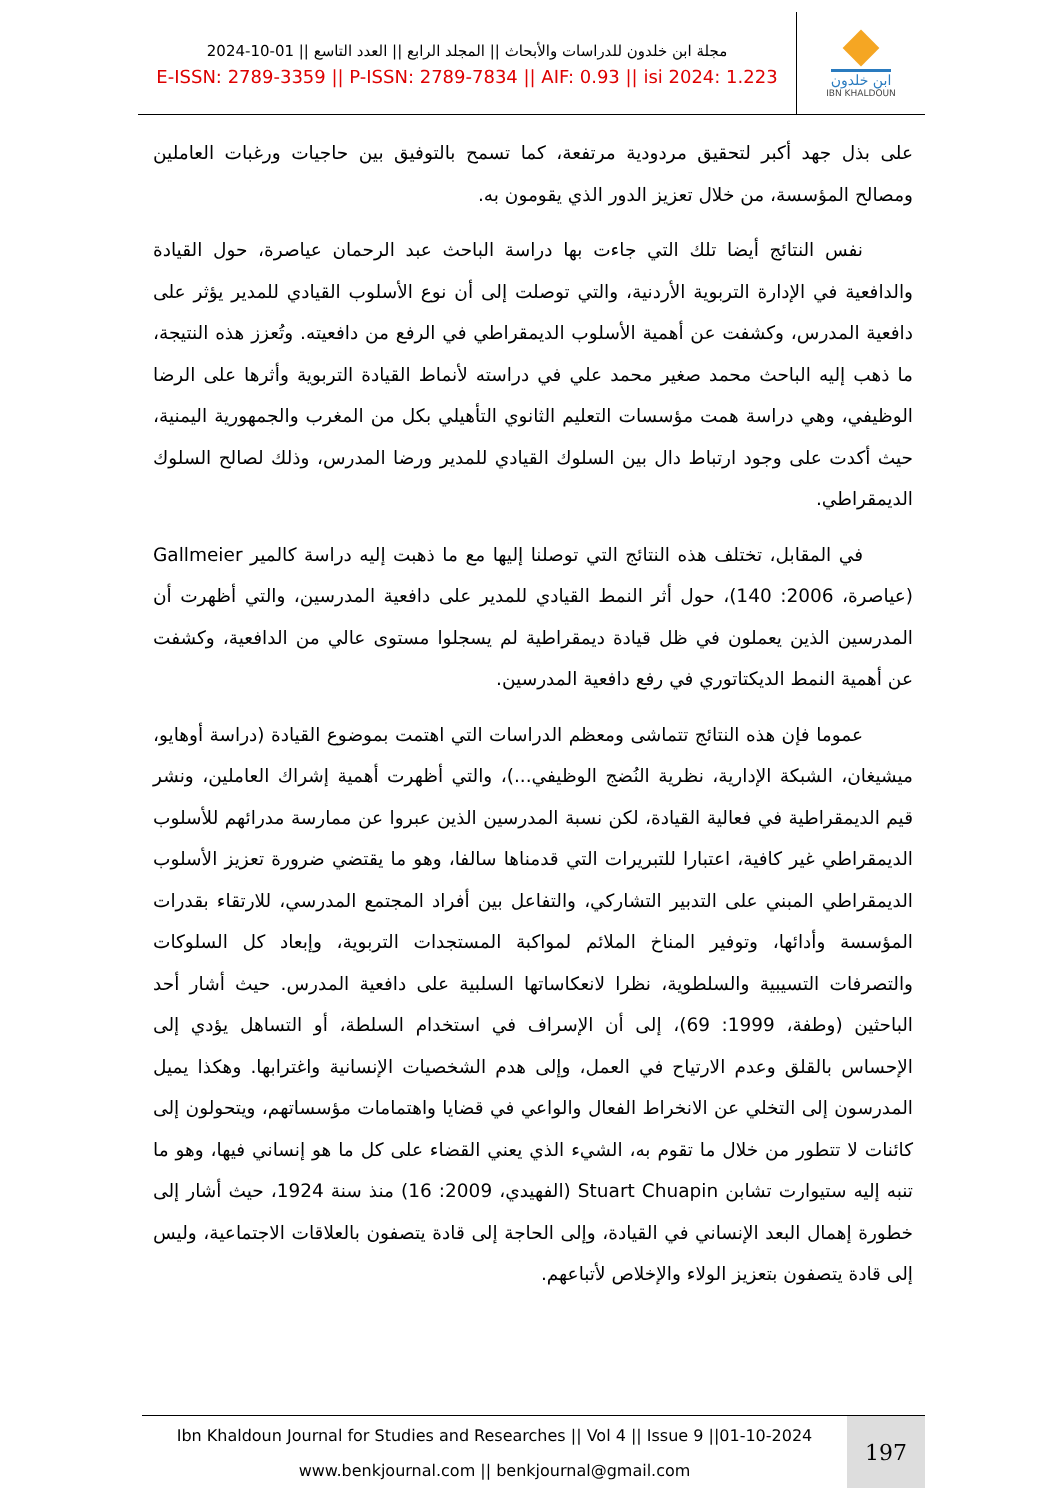مجلة ابن خلدون للدراسات والأبحاث || المجلد الرابع || العدد التاسع || 01-10-2024
E-ISSN: 2789-3359 || P-ISSN: 2789-7834 || AIF: 0.93 || isi 2024: 1.223
ابن خلدون
IBN KHALDOUN
على بذل جهد أكبر لتحقيق مردودية مرتفعة، كما تسمح بالتوفيق بين حاجيات ورغبات العاملين ومصالح المؤسسة، من خلال تعزيز الدور الذي يقومون به.
نفس النتائج أيضا تلك التي جاءت بها دراسة الباحث عبد الرحمان عياصرة، حول القيادة والدافعية في الإدارة التربوية الأردنية، والتي توصلت إلى أن نوع الأسلوب القيادي للمدير يؤثر على دافعية المدرس، وكشفت عن أهمية الأسلوب الديمقراطي في الرفع من دافعيته. وتُعزز هذه النتيجة، ما ذهب إليه الباحث محمد صغير محمد علي في دراسته لأنماط القيادة التربوية وأثرها على الرضا الوظيفي، وهي دراسة همت مؤسسات التعليم الثانوي التأهيلي بكل من المغرب والجمهورية اليمنية، حيث أكدت على وجود ارتباط دال بين السلوك القيادي للمدير ورضا المدرس، وذلك لصالح السلوك الديمقراطي.
في المقابل، تختلف هذه النتائج التي توصلنا إليها مع ما ذهبت إليه دراسة كالمير Gallmeier (عياصرة، 2006: 140)، حول أثر النمط القيادي للمدير على دافعية المدرسين، والتي أظهرت أن المدرسين الذين يعملون في ظل قيادة ديمقراطية لم يسجلوا مستوى عالي من الدافعية، وكشفت عن أهمية النمط الديكتاتوري في رفع دافعية المدرسين.
عموما فإن هذه النتائج تتماشى ومعظم الدراسات التي اهتمت بموضوع القيادة (دراسة أوهايو، ميشيغان، الشبكة الإدارية، نظرية النُضج الوظيفي...)، والتي أظهرت أهمية إشراك العاملين، ونشر قيم الديمقراطية في فعالية القيادة، لكن نسبة المدرسين الذين عبروا عن ممارسة مدرائهم للأسلوب الديمقراطي غير كافية، اعتبارا للتبريرات التي قدمناها سالفا، وهو ما يقتضي ضرورة تعزيز الأسلوب الديمقراطي المبني على التدبير التشاركي، والتفاعل بين أفراد المجتمع المدرسي، للارتقاء بقدرات المؤسسة وأدائها، وتوفير المناخ الملائم لمواكبة المستجدات التربوية، وإبعاد كل السلوكات والتصرفات التسيبية والسلطوية، نظرا لانعكاساتها السلبية على دافعية المدرس. حيث أشار أحد الباحثين (وطفة، 1999: 69)، إلى أن الإسراف في استخدام السلطة، أو التساهل يؤدي إلى الإحساس بالقلق وعدم الارتياح في العمل، وإلى هدم الشخصيات الإنسانية واغترابها. وهكذا يميل المدرسون إلى التخلي عن الانخراط الفعال والواعي في قضايا واهتمامات مؤسساتهم، ويتحولون إلى كائنات لا تتطور من خلال ما تقوم به، الشيء الذي يعني القضاء على كل ما هو إنساني فيها، وهو ما تنبه إليه ستيوارت تشابن Stuart Chuapin (الفهيدي، 2009: 16) منذ سنة 1924، حيث أشار إلى خطورة إهمال البعد الإنساني في القيادة، وإلى الحاجة إلى قادة يتصفون بالعلاقات الاجتماعية، وليس إلى قادة يتصفون بتعزيز الولاء والإخلاص لأتباعهم.
Ibn Khaldoun Journal for Studies and Researches || Vol 4 || Issue 9 ||01-10-2024
www.benkjournal.com || benkjournal@gmail.com
197